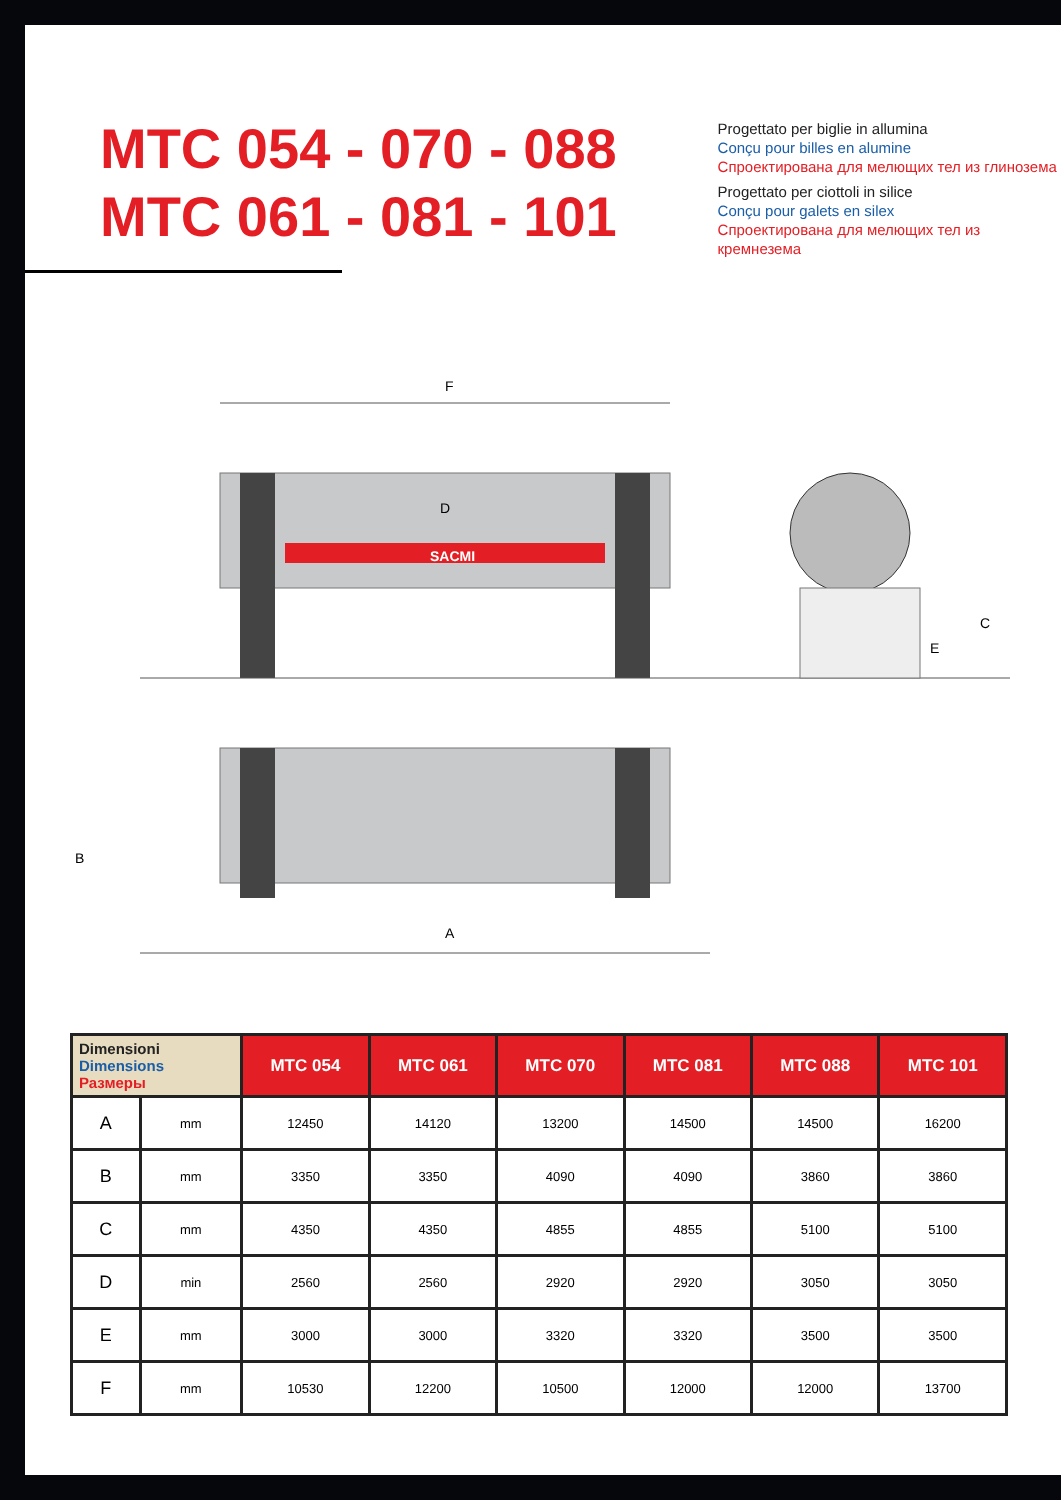MTC 054 - 070 - 088
MTC 061 - 081 - 101
Progettato per biglie in allumina
Conçu pour billes en alumine
Спроектирована для мелющих тел из глинозема
Progettato per ciottoli in silice
Conçu pour galets en silex
Спроектирована для мелющих тел из кремнезема
F
D
SACMI
C
E
B
A
| Dimensioni Dimensions Размеры | | MTC 054 | MTC 061 | MTC 070 | MTC 081 | MTC 088 | MTC 101 |
| --- | --- | --- | --- | --- | --- | --- | --- |
| A | mm | 12450 | 14120 | 13200 | 14500 | 14500 | 16200 |
| B | mm | 3350 | 3350 | 4090 | 4090 | 3860 | 3860 |
| C | mm | 4350 | 4350 | 4855 | 4855 | 5100 | 5100 |
| D | min | 2560 | 2560 | 2920 | 2920 | 3050 | 3050 |
| E | mm | 3000 | 3000 | 3320 | 3320 | 3500 | 3500 |
| F | mm | 10530 | 12200 | 10500 | 12000 | 12000 | 13700 |